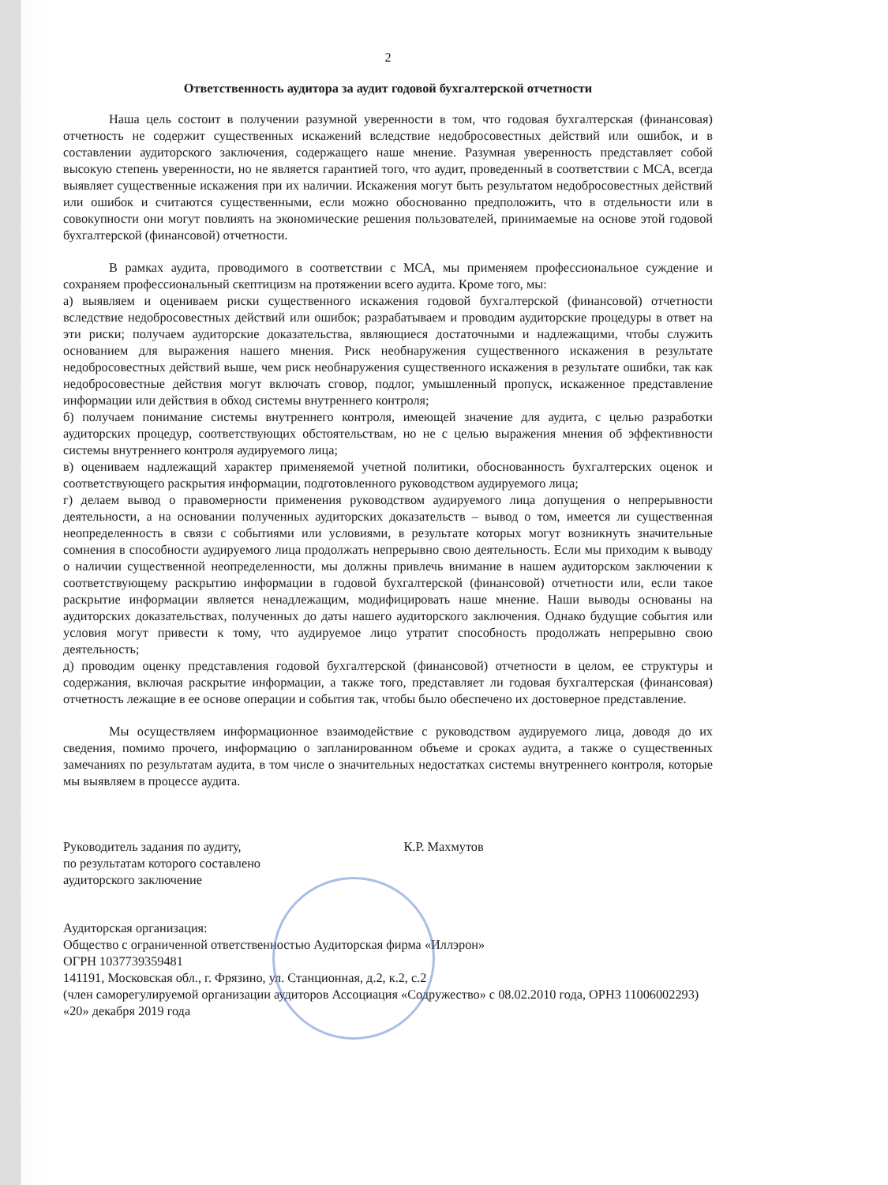2
Ответственность аудитора за аудит годовой бухгалтерской отчетности
Наша цель состоит в получении разумной уверенности в том, что годовая бухгалтерская (финансовая) отчетность не содержит существенных искажений вследствие недобросовестных действий или ошибок, и в составлении аудиторского заключения, содержащего наше мнение. Разумная уверенность представляет собой высокую степень уверенности, но не является гарантией того, что аудит, проведенный в соответствии с МСА, всегда выявляет существенные искажения при их наличии. Искажения могут быть результатом недобросовестных действий или ошибок и считаются существенными, если можно обоснованно предположить, что в отдельности или в совокупности они могут повлиять на экономические решения пользователей, принимаемые на основе этой годовой бухгалтерской (финансовой) отчетности.
В рамках аудита, проводимого в соответствии с МСА, мы применяем профессиональное суждение и сохраняем профессиональный скептицизм на протяжении всего аудита. Кроме того, мы:
а) выявляем и оцениваем риски существенного искажения годовой бухгалтерской (финансовой) отчетности вследствие недобросовестных действий или ошибок; разрабатываем и проводим аудиторские процедуры в ответ на эти риски; получаем аудиторские доказательства, являющиеся достаточными и надлежащими, чтобы служить основанием для выражения нашего мнения. Риск необнаружения существенного искажения в результате недобросовестных действий выше, чем риск необнаружения существенного искажения в результате ошибки, так как недобросовестные действия могут включать сговор, подлог, умышленный пропуск, искаженное представление информации или действия в обход системы внутреннего контроля;
б) получаем понимание системы внутреннего контроля, имеющей значение для аудита, с целью разработки аудиторских процедур, соответствующих обстоятельствам, но не с целью выражения мнения об эффективности системы внутреннего контроля аудируемого лица;
в) оцениваем надлежащий характер применяемой учетной политики, обоснованность бухгалтерских оценок и соответствующего раскрытия информации, подготовленного руководством аудируемого лица;
г) делаем вывод о правомерности применения руководством аудируемого лица допущения о непрерывности деятельности, а на основании полученных аудиторских доказательств – вывод о том, имеется ли существенная неопределенность в связи с событиями или условиями, в результате которых могут возникнуть значительные сомнения в способности аудируемого лица продолжать непрерывно свою деятельность. Если мы приходим к выводу о наличии существенной неопределенности, мы должны привлечь внимание в нашем аудиторском заключении к соответствующему раскрытию информации в годовой бухгалтерской (финансовой) отчетности или, если такое раскрытие информации является ненадлежащим, модифицировать наше мнение. Наши выводы основаны на аудиторских доказательствах, полученных до даты нашего аудиторского заключения. Однако будущие события или условия могут привести к тому, что аудируемое лицо утратит способность продолжать непрерывно свою деятельность;
д) проводим оценку представления годовой бухгалтерской (финансовой) отчетности в целом, ее структуры и содержания, включая раскрытие информации, а также того, представляет ли годовая бухгалтерская (финансовая) отчетность лежащие в ее основе операции и события так, чтобы было обеспечено их достоверное представление.
Мы осуществляем информационное взаимодействие с руководством аудируемого лица, доводя до их сведения, помимо прочего, информацию о запланированном объеме и сроках аудита, а также о существенных замечаниях по результатам аудита, в том числе о значительных недостатках системы внутреннего контроля, которые мы выявляем в процессе аудита.
Руководитель задания по аудиту,
по результатам которого составлено
аудиторского заключение
К.Р. Махмутов
Аудиторская организация:
Общество с ограниченной ответственностью Аудиторская фирма «Иллэрон»
ОГРН 1037739359481
141191, Московская обл., г. Фрязино, ул. Станционная, д.2, к.2, с.2
(член саморегулируемой организации аудиторов Ассоциация «Содружество» с 08.02.2010 года, ОРНЗ 11006002293)
«20» декабря 2019 года